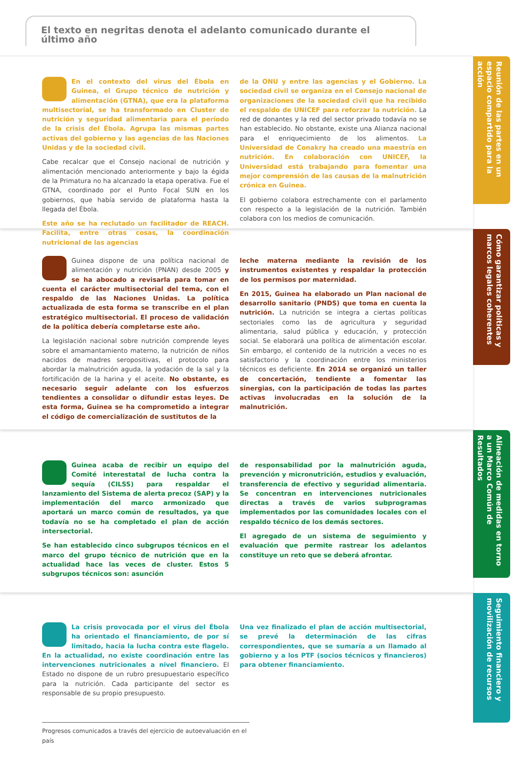El texto en negritas denota el adelanto comunicado durante el último año
Reunión de las partes en un espacio compartido para la acción
En el contexto del virus del Ébola en Guinea, el Grupo técnico de nutrición y alimentación (GTNA), que era la plataforma multisectorial, se ha transformado en Cluster de nutrición y seguridad alimentaria para el período de la crisis del Ébola. Agrupa las mismas partes activas del gobierno y las agencias de las Naciones Unidas y de la sociedad civil.
Cabe recalcar que el Consejo nacional de nutrición y alimentación mencionado anteriormente y bajo la égida de la Primatura no ha alcanzado la etapa operativa. Fue el GTNA, coordinado por el Punto Focal SUN en los gobiernos, que había servido de plataforma hasta la llegada del Ébola.
Este año se ha reclutado un facilitador de REACH. Facilita, entre otras cosas, la coordinación nutricional de las agencias
de la ONU y entre las agencias y el Gobierno. La sociedad civil se organiza en el Consejo nacional de organizaciones de la sociedad civil que ha recibido el respaldo de UNICEF para reforzar la nutrición. La red de donantes y la red del sector privado todavía no se han establecido. No obstante, existe una Alianza nacional para el enriquecimiento de los alimentos. La Universidad de Conakry ha creado una maestría en nutrición. En colaboración con UNICEF, la Universidad está trabajando para fomentar una mejor comprensión de las causas de la malnutrición crónica en Guinea.
El gobierno colabora estrechamente con el parlamento con respecto a la legislación de la nutrición. También colabora con los medios de comunicación.
Cómo garantizar políticas y marcos legales coherentes
Guinea dispone de una política nacional de alimentación y nutrición (PNAN) desde 2005 y se ha abocado a revisarla para tomar en cuenta el carácter multisectorial del tema, con el respaldo de las Naciones Unidas. La política actualizada de esta forma se transcribe en el plan estratégico multisectorial. El proceso de validación de la política debería completarse este año.
La legislación nacional sobre nutrición comprende leyes sobre el amamantamiento materno, la nutrición de niños nacidos de madres seropositivas, el protocolo para abordar la malnutrición aguda, la yodación de la sal y la fortificación de la harina y el aceite. No obstante, es necesario seguir adelante con los esfuerzos tendientes a consolidar o difundir estas leyes. De esta forma, Guinea se ha comprometido a integrar el código de comercialización de sustitutos de la
leche materna mediante la revisión de los instrumentos existentes y respaldar la protección de los permisos por maternidad.
En 2015, Guinea ha elaborado un Plan nacional de desarrollo sanitario (PNDS) que toma en cuenta la nutrición. La nutrición se integra a ciertas políticas sectoriales como las de agricultura y seguridad alimentaria, salud pública y educación, y protección social. Se elaborará una política de alimentación escolar. Sin embargo, el contenido de la nutrición a veces no es satisfactorio y la coordinación entre los ministerios técnicos es deficiente. En 2014 se organizó un taller de concertación, tendiente a fomentar las sinergias, con la participación de todas las partes activas involucradas en la solución de la malnutrición.
Alineación de medidas en torno a un Marco Común de Resultados
Guinea acaba de recibir un equipo del Comité interestatal de lucha contra la sequía (CILSS) para respaldar el lanzamiento del Sistema de alerta precoz (SAP) y la implementación del marco armonizado que aportará un marco común de resultados, ya que todavía no se ha completado el plan de acción intersectorial.
Se han establecido cinco subgrupos técnicos en el marco del grupo técnico de nutrición que en la actualidad hace las veces de cluster. Estos 5 subgrupos técnicos son: asunción
de responsabilidad por la malnutrición aguda, prevención y micronutrición, estudios y evaluación, transferencia de efectivo y seguridad alimentaria. Se concentran en intervenciones nutricionales directas a través de varios subprogramas implementados por las comunidades locales con el respaldo técnico de los demás sectores.
El agregado de un sistema de seguimiento y evaluación que permite rastrear los adelantos constituye un reto que se deberá afrontar.
Seguimiento financiero y movilización de recursos
La crisis provocada por el virus del Ébola ha orientado el financiamiento, de por sí limitado, hacia la lucha contra este flagelo. En la actualidad, no existe coordinación entre las intervenciones nutricionales a nivel financiero. El Estado no dispone de un rubro presupuestario específico para la nutrición. Cada participante del sector es responsable de su propio presupuesto.
Una vez finalizado el plan de acción multisectorial, se prevé la determinación de las cifras correspondientes, que se sumaría a un llamado al gobierno y a los PTF (socios técnicos y financieros) para obtener financiamiento.
Progresos comunicados a través del ejercicio de autoevaluación en el país